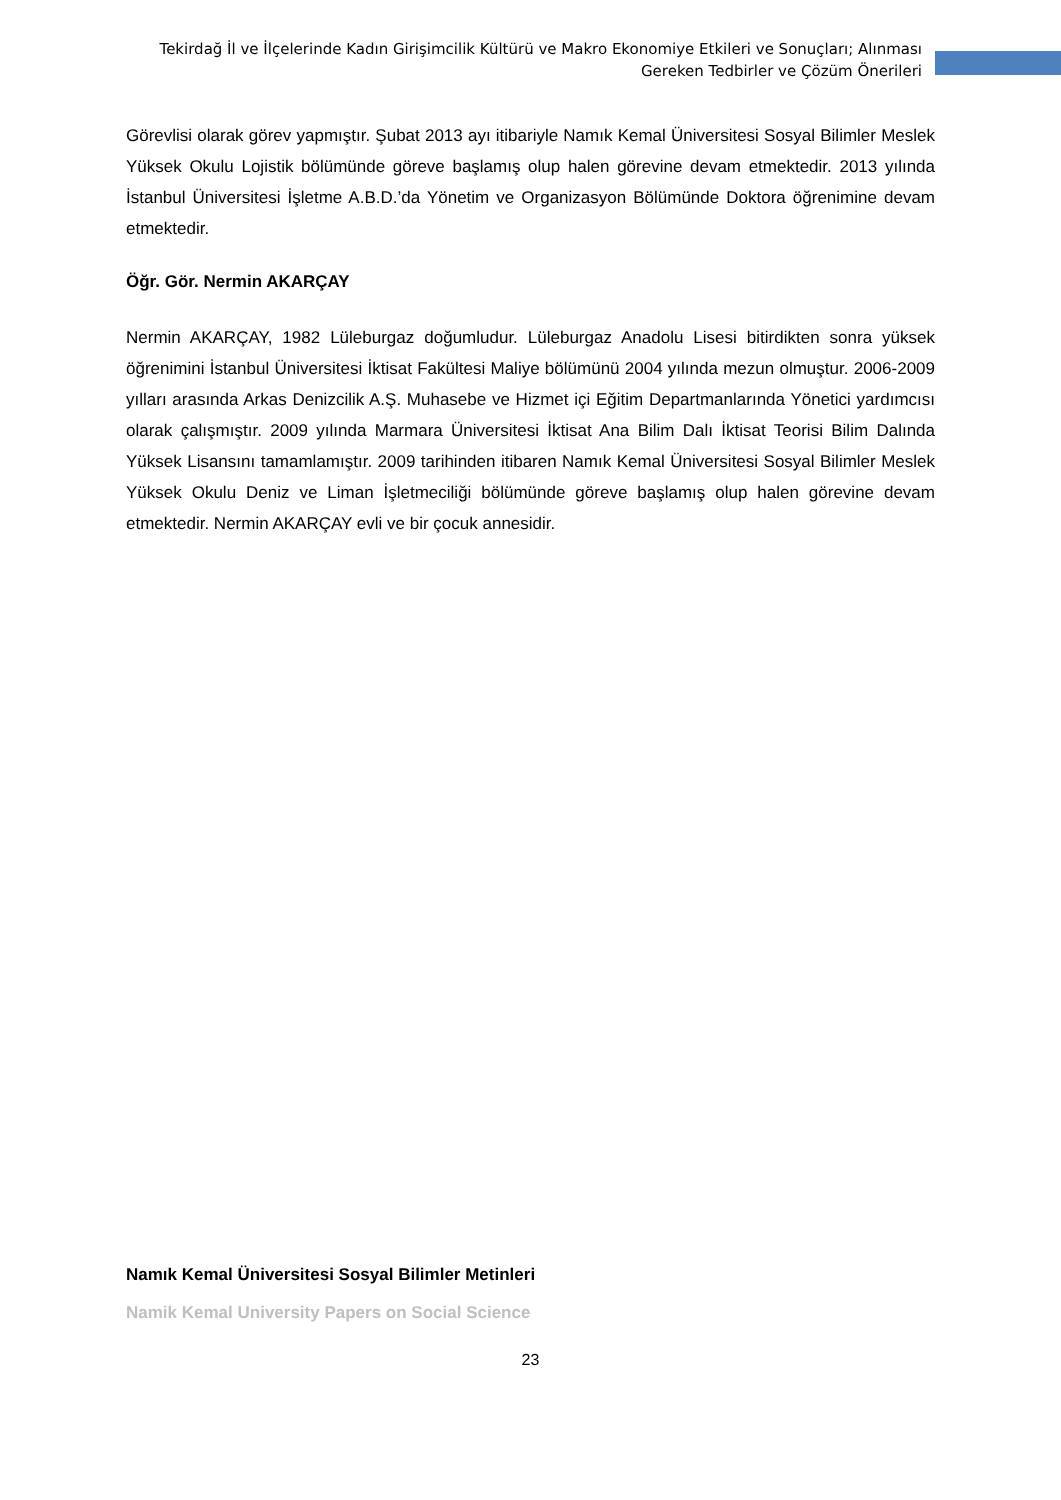Tekirdağ İl ve İlçelerinde Kadın Girişimcilik Kültürü ve Makro Ekonomiye Etkileri ve Sonuçları; Alınması Gereken Tedbirler ve Çözüm Önerileri
Görevlisi olarak görev yapmıştır. Şubat 2013 ayı itibariyle Namık Kemal Üniversitesi Sosyal Bilimler Meslek Yüksek Okulu Lojistik bölümünde göreve başlamış olup halen görevine devam etmektedir. 2013 yılında İstanbul Üniversitesi İşletme A.B.D.’da Yönetim ve Organizasyon Bölümünde Doktora öğrenimine devam etmektedir.
Öğr. Gör. Nermin AKARÇAY
Nermin AKARÇAY, 1982 Lüleburgaz doğumludur. Lüleburgaz Anadolu Lisesi bitirdikten sonra yüksek öğrenimini İstanbul Üniversitesi İktisat Fakültesi Maliye bölümünü 2004 yılında mezun olmuştur. 2006-2009 yılları arasında Arkas Denizcilik A.Ş. Muhasebe ve Hizmet içi Eğitim Departmanlarında Yönetici yardımcısı olarak çalışmıştır. 2009 yılında Marmara Üniversitesi İktisat Ana Bilim Dalı İktisat Teorisi Bilim Dalında Yüksek Lisansını tamamlamıştır. 2009 tarihinden itibaren Namık Kemal Üniversitesi Sosyal Bilimler Meslek Yüksek Okulu Deniz ve Liman İşletmeciliği bölümünde göreve başlamış olup halen görevine devam etmektedir. Nermin AKARÇAY evli ve bir çocuk annesidir.
Namık Kemal Üniversitesi Sosyal Bilimler Metinleri
Namik Kemal University Papers on Social Science
23